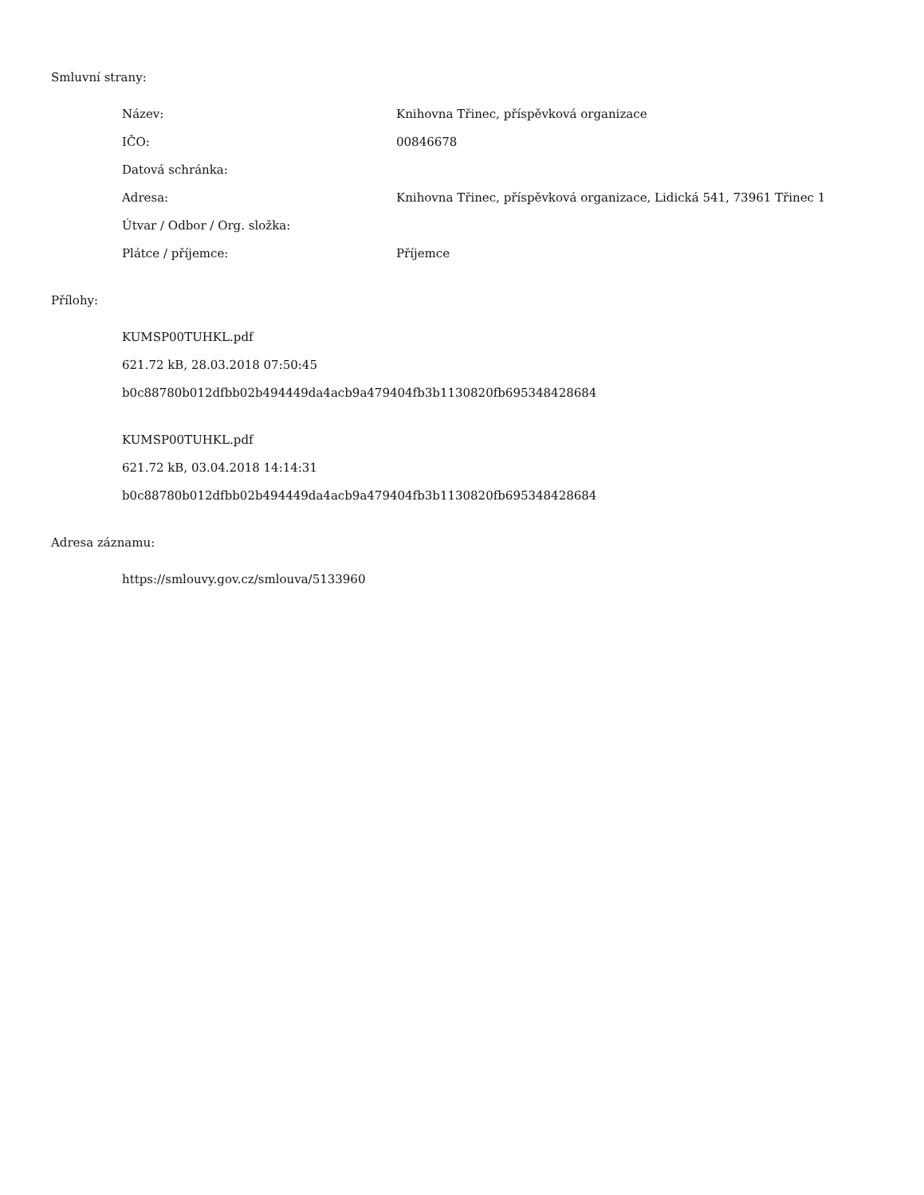Smluvní strany:
| Název: | Knihovna Třinec, příspěvková organizace |
| IČO: | 00846678 |
| Datová schránka: | |
| Adresa: | Knihovna Třinec, příspěvková organizace, Lidická 541, 73961 Třinec 1 |
| Útvar / Odbor / Org. složka: | |
| Plátce / příjemce: | Příjemce |
Přílohy:
KUMSP00TUHKL.pdf
621.72 kB, 28.03.2018 07:50:45
b0c88780b012dfbb02b494449da4acb9a479404fb3b1130820fb695348428684
KUMSP00TUHKL.pdf
621.72 kB, 03.04.2018 14:14:31
b0c88780b012dfbb02b494449da4acb9a479404fb3b1130820fb695348428684
Adresa záznamu:
https://smlouvy.gov.cz/smlouva/5133960